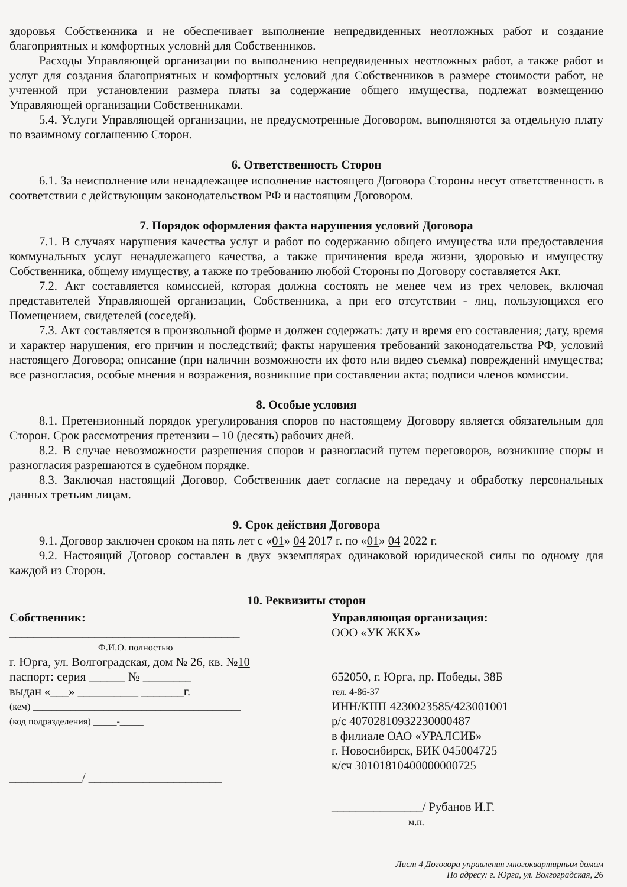здоровья Собственника и не обеспечивает выполнение непредвиденных неотложных работ и создание благоприятных и комфортных условий для Собственников.
Расходы Управляющей организации по выполнению непредвиденных неотложных работ, а также работ и услуг для создания благоприятных и комфортных условий для Собственников в размере стоимости работ, не учтенной при установлении размера платы за содержание общего имущества, подлежат возмещению Управляющей организации Собственниками.
5.4. Услуги Управляющей организации, не предусмотренные Договором, выполняются за отдельную плату по взаимному соглашению Сторон.
6. Ответственность Сторон
6.1. За неисполнение или ненадлежащее исполнение настоящего Договора Стороны несут ответственность в соответствии с действующим законодательством РФ и настоящим Договором.
7. Порядок оформления факта нарушения условий Договора
7.1. В случаях нарушения качества услуг и работ по содержанию общего имущества или предоставления коммунальных услуг ненадлежащего качества, а также причинения вреда жизни, здоровью и имуществу Собственника, общему имуществу, а также по требованию любой Стороны по Договору составляется Акт.
7.2. Акт составляется комиссией, которая должна состоять не менее чем из трех человек, включая представителей Управляющей организации, Собственника, а при его отсутствии - лиц, пользующихся его Помещением, свидетелей (соседей).
7.3. Акт составляется в произвольной форме и должен содержать: дату и время его составления; дату, время и характер нарушения, его причин и последствий; факты нарушения требований законодательства РФ, условий настоящего Договора; описание (при наличии возможности их фото или видео съемка) повреждений имущества; все разногласия, особые мнения и возражения, возникшие при составлении акта; подписи членов комиссии.
8. Особые условия
8.1. Претензионный порядок урегулирования споров по настоящему Договору является обязательным для Сторон. Срок рассмотрения претензии – 10 (десять) рабочих дней.
8.2. В случае невозможности разрешения споров и разногласий путем переговоров, возникшие споры и разногласия разрешаются в судебном порядке.
8.3. Заключая настоящий Договор, Собственник дает согласие на передачу и обработку персональных данных третьим лицам.
9. Срок действия Договора
9.1. Договор заключен сроком на пять лет с «01» 04 2017 г. по «01» 04 2022 г.
9.2. Настоящий Договор составлен в двух экземплярах одинаковой юридической силы по одному для каждой из Сторон.
10. Реквизиты сторон
Собственник:
______________________________________
Ф.И.О. полностью
г. Юрга, ул. Волгоградская, дом № 26, кв. №10
паспорт: серия ______ № ________
выдан «___» __________ _______г.
(кем) ____________________________________________
(код подразделения) _____-_____
____________/ ______________________
Управляющая организация:
ООО «УК ЖКХ»
652050, г. Юрга, пр. Победы, 38Б
тел. 4-86-37
ИНН/КПП 4230023585/423001001
р/с 40702810932230000487
в филиале ОАО «УРАЛСИБ»
г. Новосибирск, БИК 045004725
к/сч 30101810400000000725
_______________/ Рубанов И.Г.
м.п.
Лист 4 Договора управления многоквартирным домом
По адресу: г. Юрга, ул. Волгоградская, 26